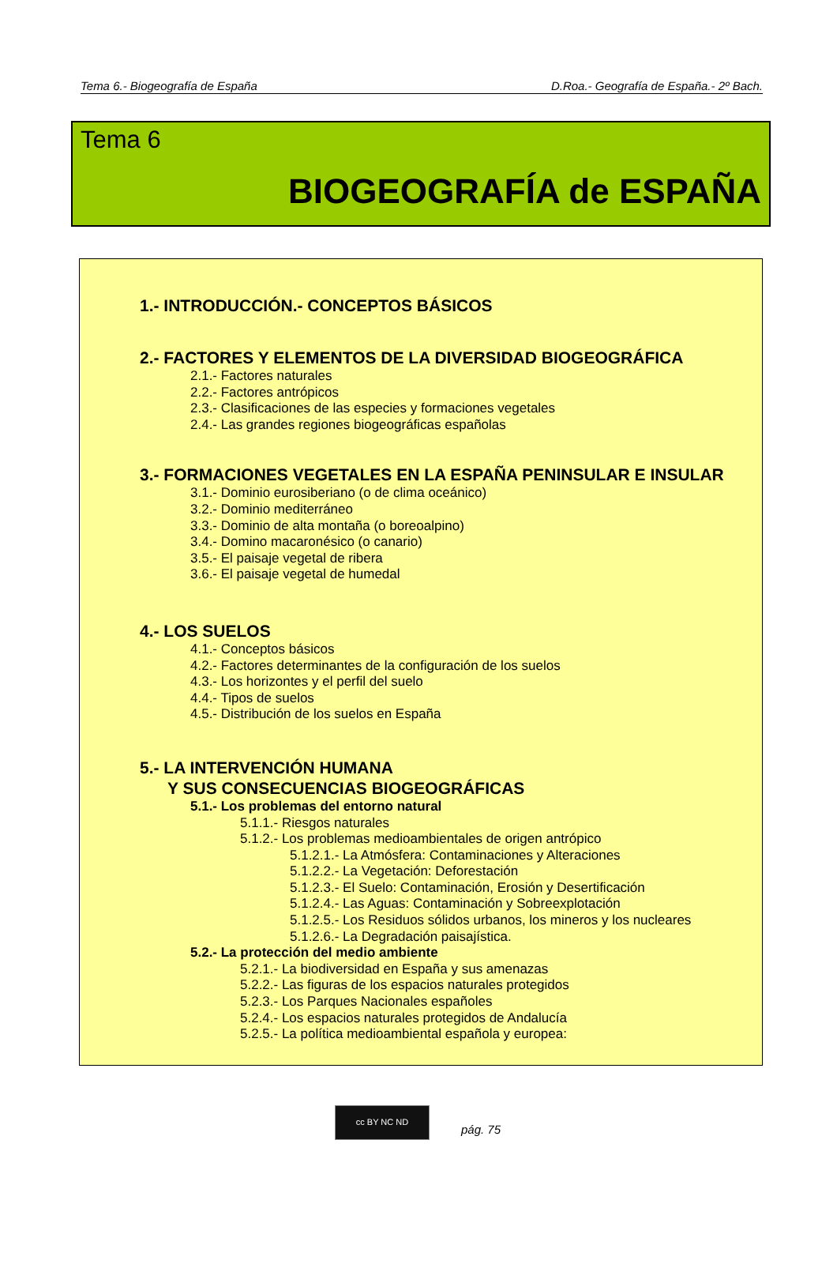Tema 6.- Biogeografía de España D.Roa.- Geografía de España.- 2º Bach.
Tema 6
BIOGEOGRAFÍA de ESPAÑA
1.- INTRODUCCIÓN.- CONCEPTOS BÁSICOS
2.- FACTORES Y ELEMENTOS DE LA DIVERSIDAD BIOGEOGRÁFICA
2.1.- Factores naturales
2.2.- Factores antrópicos
2.3.- Clasificaciones de las especies y formaciones vegetales
2.4.- Las grandes regiones biogeográficas españolas
3.- FORMACIONES VEGETALES EN LA ESPAÑA PENINSULAR E INSULAR
3.1.- Dominio eurosiberiano (o de clima oceánico)
3.2.- Dominio mediterráneo
3.3.- Dominio de alta montaña (o boreoalpino)
3.4.- Domino macaronésico (o canario)
3.5.- El paisaje vegetal de ribera
3.6.- El paisaje vegetal de humedal
4.- LOS SUELOS
4.1.- Conceptos básicos
4.2.- Factores determinantes de la configuración de los suelos
4.3.- Los horizontes y el perfil del suelo
4.4.- Tipos de suelos
4.5.- Distribución de los suelos en España
5.- LA INTERVENCIÓN HUMANA
Y SUS CONSECUENCIAS BIOGEOGRÁFICAS
5.1.- Los problemas del entorno natural
5.1.1.- Riesgos naturales
5.1.2.- Los problemas medioambientales de origen antrópico
5.1.2.1.- La Atmósfera: Contaminaciones y Alteraciones
5.1.2.2.- La Vegetación: Deforestación
5.1.2.3.- El Suelo: Contaminación, Erosión y Desertificación
5.1.2.4.- Las Aguas: Contaminación y Sobreexplotación
5.1.2.5.- Los Residuos sólidos urbanos, los mineros y los nucleares
5.1.2.6.- La Degradación paisajística.
5.2.- La protección del medio ambiente
5.2.1.- La biodiversidad en España y sus amenazas
5.2.2.- Las figuras de los espacios naturales protegidos
5.2.3.- Los Parques Nacionales españoles
5.2.4.- Los espacios naturales protegidos de Andalucía
5.2.5.- La política medioambiental española y europea:
cc BY NC ND
pág. 75